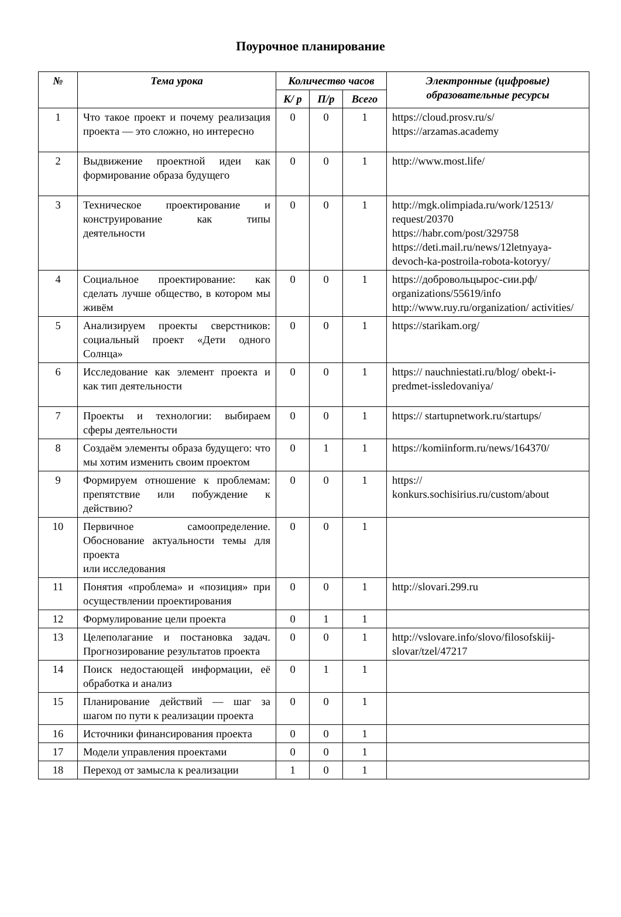Поурочное планирование
| № | Тема урока | Количество часов | | | Электронные (цифровые) образовательные ресурсы |
| --- | --- | --- | --- | --- | --- |
| | | К/ р | П/р | Всего | |
| 1 | Что такое проект и почему реализация проекта — это сложно, но интересно | 0 | 0 | 1 | https://cloud.prosv.ru/s/ https://arzamas.academy |
| 2 | Выдвижение проектной идеи как формирование образа будущего | 0 | 0 | 1 | http://www.most.life/ |
| 3 | Техническое проектирование и конструирование как типы деятельности | 0 | 0 | 1 | http://mgk.olimpiada.ru/work/12513/ request/20370 https://habr.com/post/329758 https://deti.mail.ru/news/12letnyaya-devoch-ka-postroila-robota-kotoryy/ |
| 4 | Социальное проектирование: как сделать лучше общество, в котором мы живём | 0 | 0 | 1 | https://добровольцырос-сии.рф/ organizations/55619/info http://www.ruy.ru/organization/ activities/ |
| 5 | Анализируем проекты сверстников: социальный проект «Дети одного Солнца» | 0 | 0 | 1 | https://starikam.org/ |
| 6 | Исследование как элемент проекта и как тип деятельности | 0 | 0 | 1 | https:// nauchniestati.ru/blog/ obekt-i-predmet-issledovaniya/ |
| 7 | Проекты и технологии: выбираем сферы деятельности | 0 | 0 | 1 | https:// startupnetwork.ru/startups/ |
| 8 | Создаём элементы образа будущего: что мы хотим изменить своим проектом | 0 | 1 | 1 | https://komiinform.ru/news/164370/ |
| 9 | Формируем отношение к проблемам: препятствие или побуждение к действию? | 0 | 0 | 1 | https:// konkurs.sochisirius.ru/custom/about |
| 10 | Первичное самоопределение. Обоснование актуальности темы для проекта или исследования | 0 | 0 | 1 | |
| 11 | Понятия «проблема» и «позиция» при осуществлении проектирования | 0 | 0 | 1 | http://slovari.299.ru |
| 12 | Формулирование цели проекта | 0 | 1 | 1 | |
| 13 | Целеполагание и постановка задач. Прогнозирование результатов проекта | 0 | 0 | 1 | http://vslovare.info/slovo/filosofskiij-slovar/tzel/47217 |
| 14 | Поиск недостающей информации, её обработка и анализ | 0 | 1 | 1 | |
| 15 | Планирование действий — шаг за шагом по пути к реализации проекта | 0 | 0 | 1 | |
| 16 | Источники финансирования проекта | 0 | 0 | 1 | |
| 17 | Модели управления проектами | 0 | 0 | 1 | |
| 18 | Переход от замысла к реализации | 1 | 0 | 1 | |